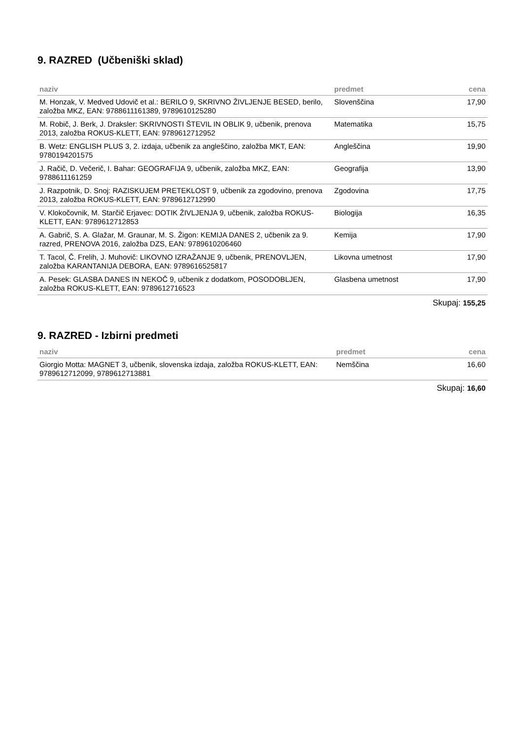9. RAZRED (Učbeniški sklad)
| naziv | predmet | cena |
| --- | --- | --- |
| M. Honzak, V. Medved Udovič et al.: BERILO 9, SKRIVNO ŽIVLJENJE BESED, berilo, založba MKZ, EAN: 9788611161389, 9789610125280 | Slovenščina | 17,90 |
| M. Robič, J. Berk, J. Draksler: SKRIVNOSTI ŠTEVIL IN OBLIK 9, učbenik, prenova 2013, založba ROKUS-KLETT, EAN: 9789612712952 | Matematika | 15,75 |
| B. Wetz: ENGLISH PLUS 3, 2. izdaja, učbenik za angleščino, založba MKT, EAN: 9780194201575 | Angleščina | 19,90 |
| J. Račič, D. Večerič, I. Bahar: GEOGRAFIJA 9, učbenik, založba MKZ, EAN: 9788611161259 | Geografija | 13,90 |
| J. Razpotnik, D. Snoj: RAZISKUJEM PRETEKLOST 9, učbenik za zgodovino, prenova 2013, založba ROKUS-KLETT, EAN: 9789612712990 | Zgodovina | 17,75 |
| V. Klokočovnik, M. Starčič Erjavec: DOTIK ŽIVLJENJA 9, učbenik, založba ROKUS-KLETT, EAN: 9789612712853 | Biologija | 16,35 |
| A. Gabrič, S. A. Glažar, M. Graunar, M. S. Žigon: KEMIJA DANES 2, učbenik za 9. razred, PRENOVA 2016, založba DZS, EAN: 9789610206460 | Kemija | 17,90 |
| T. Tacol, Č. Frelih, J. Muhovič: LIKOVNO IZRAŽANJE 9, učbenik, PRENOVLJEN, založba KARANTANIJA DEBORA, EAN: 9789616525817 | Likovna umetnost | 17,90 |
| A. Pesek: GLASBA DANES IN NEKOČ 9, učbenik z dodatkom, POSODOBLJEN, založba ROKUS-KLETT, EAN: 9789612716523 | Glasbena umetnost | 17,90 |
Skupaj: 155,25
9. RAZRED - Izbirni predmeti
| naziv | predmet | cena |
| --- | --- | --- |
| Giorgio Motta: MAGNET 3, učbenik, slovenska izdaja, založba ROKUS-KLETT, EAN: 9789612712099, 9789612713881 | Nemščina | 16,60 |
Skupaj: 16,60